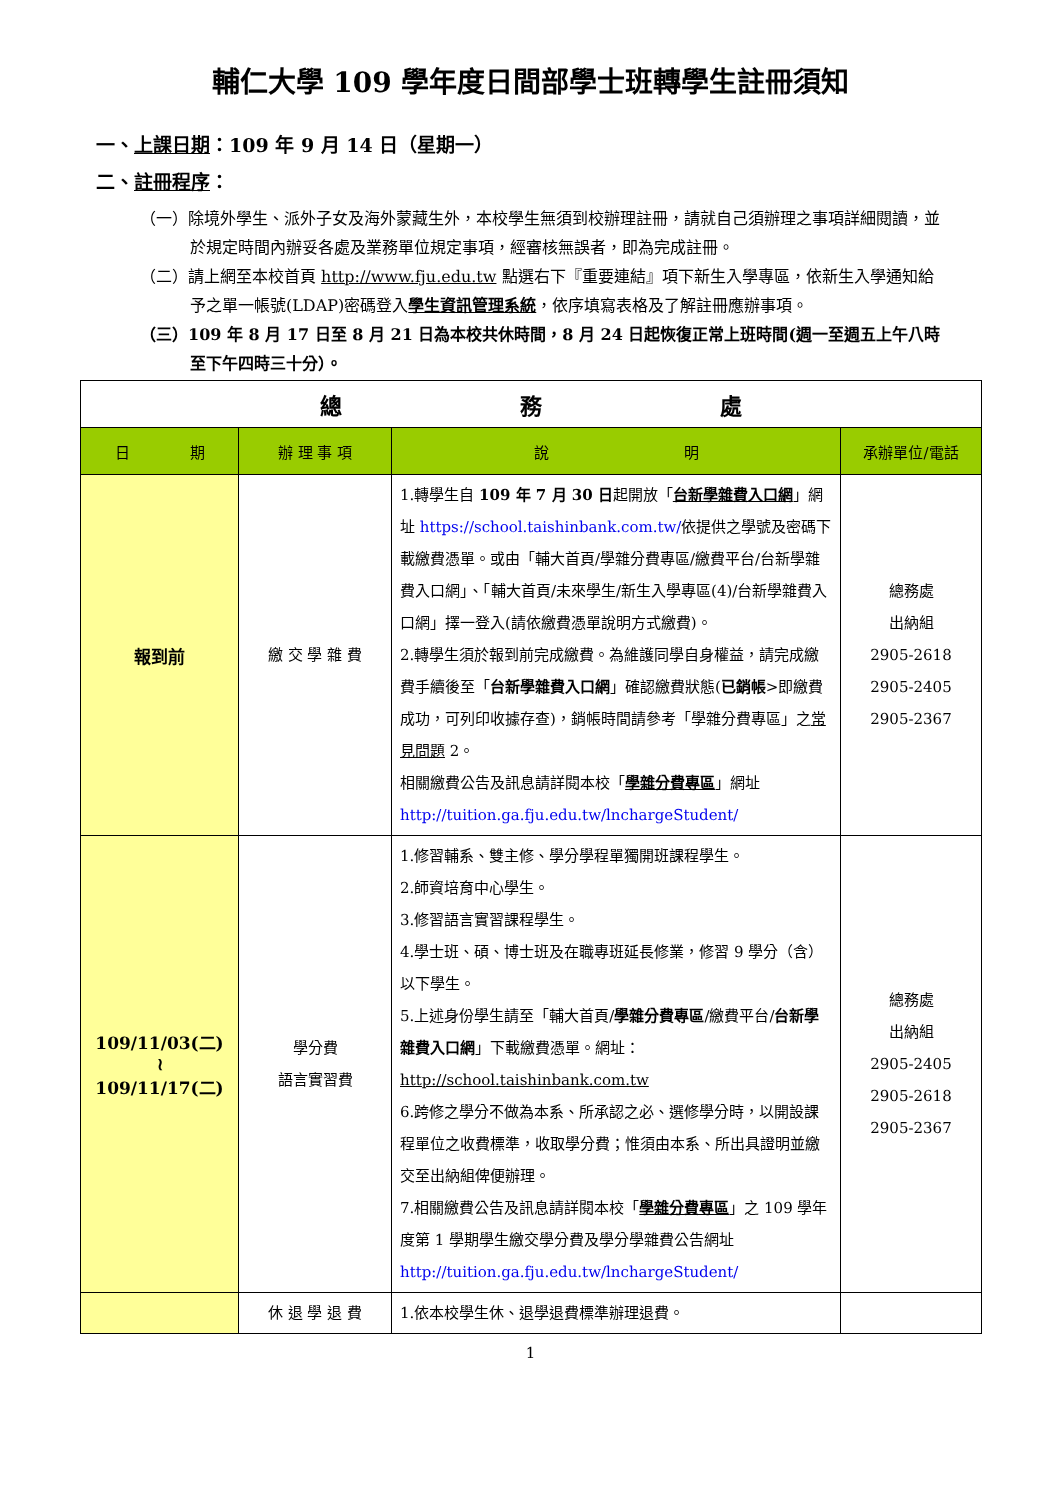輔仁大學 109 學年度日間部學士班轉學生註冊須知
一、上課日期：109 年 9 月 14 日（星期一）
二、註冊程序：
（一）除境外學生、派外子女及海外蒙藏生外，本校學生無須到校辦理註冊，請就自己須辦理之事項詳細閱讀，並於規定時間內辦妥各處及業務單位規定事項，經審核無誤者，即為完成註冊。
（二）請上網至本校首頁 http://www.fju.edu.tw 點選右下『重要連結』項下新生入學專區，依新生入學通知給予之單一帳號(LDAP)密碼登入學生資訊管理系統，依序填寫表格及了解註冊應辦事項。
（三）109 年 8 月 17 日至 8 月 21 日為本校共休時間，8 月 24 日起恢復正常上班時間(週一至週五上午八時至下午四時三十分）。
| 總 務 處 | | | |
| 日 期 | 辦 理 事 項 | 說 明 | 承辦單位/電話 |
| 報到前 | 繳 交 學 雜 費 | 1.轉學生自 109 年 7 月 30 日 起開放「 台新學雜費入口網 」網址 https://school.taishinbank.com.tw/ 依提供之學號及密碼下載繳費憑單。或由「輔大首頁/學雜分費專區/繳費平台/台新學雜費入口網」、「輔大首頁/未來學生/新生入學專區(4)/台新學雜費入口網」擇一登入(請依繳費憑單說明方式繳費)。 2.轉學生須於報到前完成繳費。為維護同學自身權益，請完成繳費手續後至「 台新學雜費入口網 」確認繳費狀態( 已銷帳 >即繳費成功，可列印收據存查)，銷帳時間請參考「學雜分費專區」之 常見問題 2。 相關繳費公告及訊息請詳閱本校「 學雜分費專區 」網址 http://tuition.ga.fju.edu.tw/lnchargeStudent/ | 總務處 出納組 2905-2618 2905-2405 2905-2367 |
| 109/11/03(二) ≀ 109/11/17(二) | 學分費 語言實習費 | 1.修習輔系、雙主修、學分學程單獨開班課程學生。 2.師資培育中心學生。 3.修習語言實習課程學生。 4.學士班、碩、博士班及在職專班延長修業，修習 9 學分（含）以下學生。 5.上述身份學生請至「輔大首頁/ 學雜分費專區 /繳費平台/ 台新學雜費入口網 」下載繳費憑單。網址： http://school.taishinbank.com.tw 6.跨修之學分不做為本系、所承認之必、選修學分時，以開設課程單位之收費標準，收取學分費；惟須由本系、所出具證明並繳交至出納組俾便辦理。 7.相關繳費公告及訊息請詳閱本校「 學雜分費專區 」之 109 學年度第 1 學期學生繳交學分費及學分學雜費公告網址 http://tuition.ga.fju.edu.tw/lnchargeStudent/ | 總務處 出納組 2905-2405 2905-2618 2905-2367 |
| | 休 退 學 退 費 | 1.依本校學生休、退學退費標準辦理退費。 | |
1